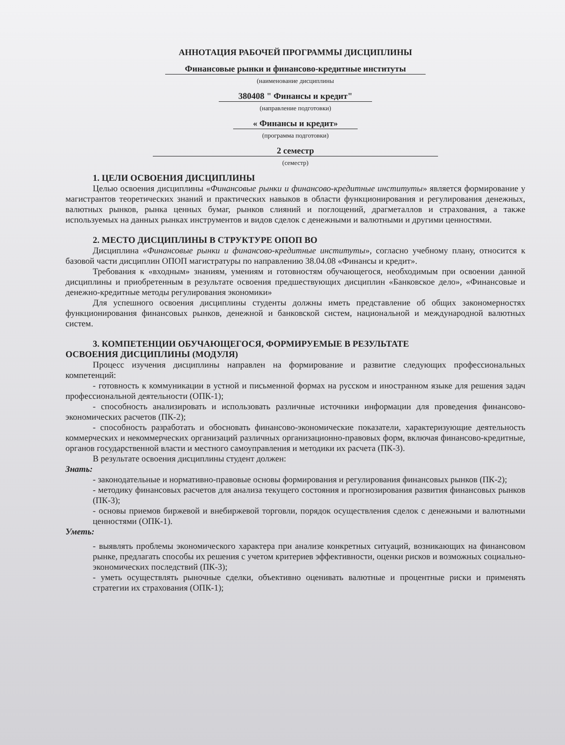АННОТАЦИЯ РАБОЧЕЙ ПРОГРАММЫ ДИСЦИПЛИНЫ
Финансовые рынки и финансово-кредитные институты
(наименование дисциплины
380408 " Финансы и кредит"
(направление подготовки)
« Финансы и кредит»
(программа подготовки)
2 семестр
(семестр)
1. ЦЕЛИ ОСВОЕНИЯ ДИСЦИПЛИНЫ
Целью освоения дисциплины «Финансовые рынки и финансово-кредитные институты» является формирование у магистрантов теоретических знаний и практических навыков в области функционирования и регулирования денежных, валютных рынков, рынка ценных бумаг, рынков слияний и поглощений, драгметаллов и страхования, а также используемых на данных рынках инструментов и видов сделок с денежными и валютными и другими ценностями.
2. МЕСТО ДИСЦИПЛИНЫ В СТРУКТУРЕ ОПОП ВО
Дисциплина «Финансовые рынки и финансово-кредитные институты», согласно учебному плану, относится к базовой части дисциплин ОПОП магистратуры по направлению 38.04.08 «Финансы и кредит».
Требования к «входным» знаниям, умениям и готовностям обучающегося, необходимым при освоении данной дисциплины и приобретенным в результате освоения предшествующих дисциплин «Банковское дело», «Финансовые и денежно-кредитные методы регулирования экономики»
Для успешного освоения дисциплины студенты должны иметь представление об общих закономерностях функционирования финансовых рынков, денежной и банковской систем, национальной и международной валютных систем.
3. КОМПЕТЕНЦИИ ОБУЧАЮЩЕГОСЯ, ФОРМИРУЕМЫЕ В РЕЗУЛЬТАТЕ
ОСВОЕНИЯ ДИСЦИПЛИНЫ (МОДУЛЯ)
Процесс изучения дисциплины направлен на формирование и развитие следующих профессиональных компетенций:
- готовность к коммуникации в устной и письменной формах на русском и иностранном языке для решения задач профессиональной деятельности (ОПК-1);
- способность анализировать и использовать различные источники информации для проведения финансово-экономических расчетов (ПК-2);
- способность разработать и обосновать финансово-экономические показатели, характеризующие деятельность коммерческих и некоммерческих организаций различных организационно-правовых форм, включая финансово-кредитные, органов государственной власти и местного самоуправления и методики их расчета (ПК-3).
В результате освоения дисциплины студент должен:
Знать:
- законодательные и нормативно-правовые основы формирования и регулирования финансовых рынков (ПК-2);
- методику финансовых расчетов для анализа текущего состояния и прогнозирования развития финансовых рынков (ПК-3);
- основы приемов биржевой и внебиржевой торговли, порядок осуществления сделок с денежными и валютными ценностями (ОПК-1).
Уметь:
- выявлять проблемы экономического характера при анализе конкретных ситуаций, возникающих на финансовом рынке, предлагать способы их решения с учетом критериев эффективности, оценки рисков и возможных социально-экономических последствий (ПК-3);
- уметь осуществлять рыночные сделки, объективно оценивать валютные и процентные риски и применять стратегии их страхования (ОПК-1);